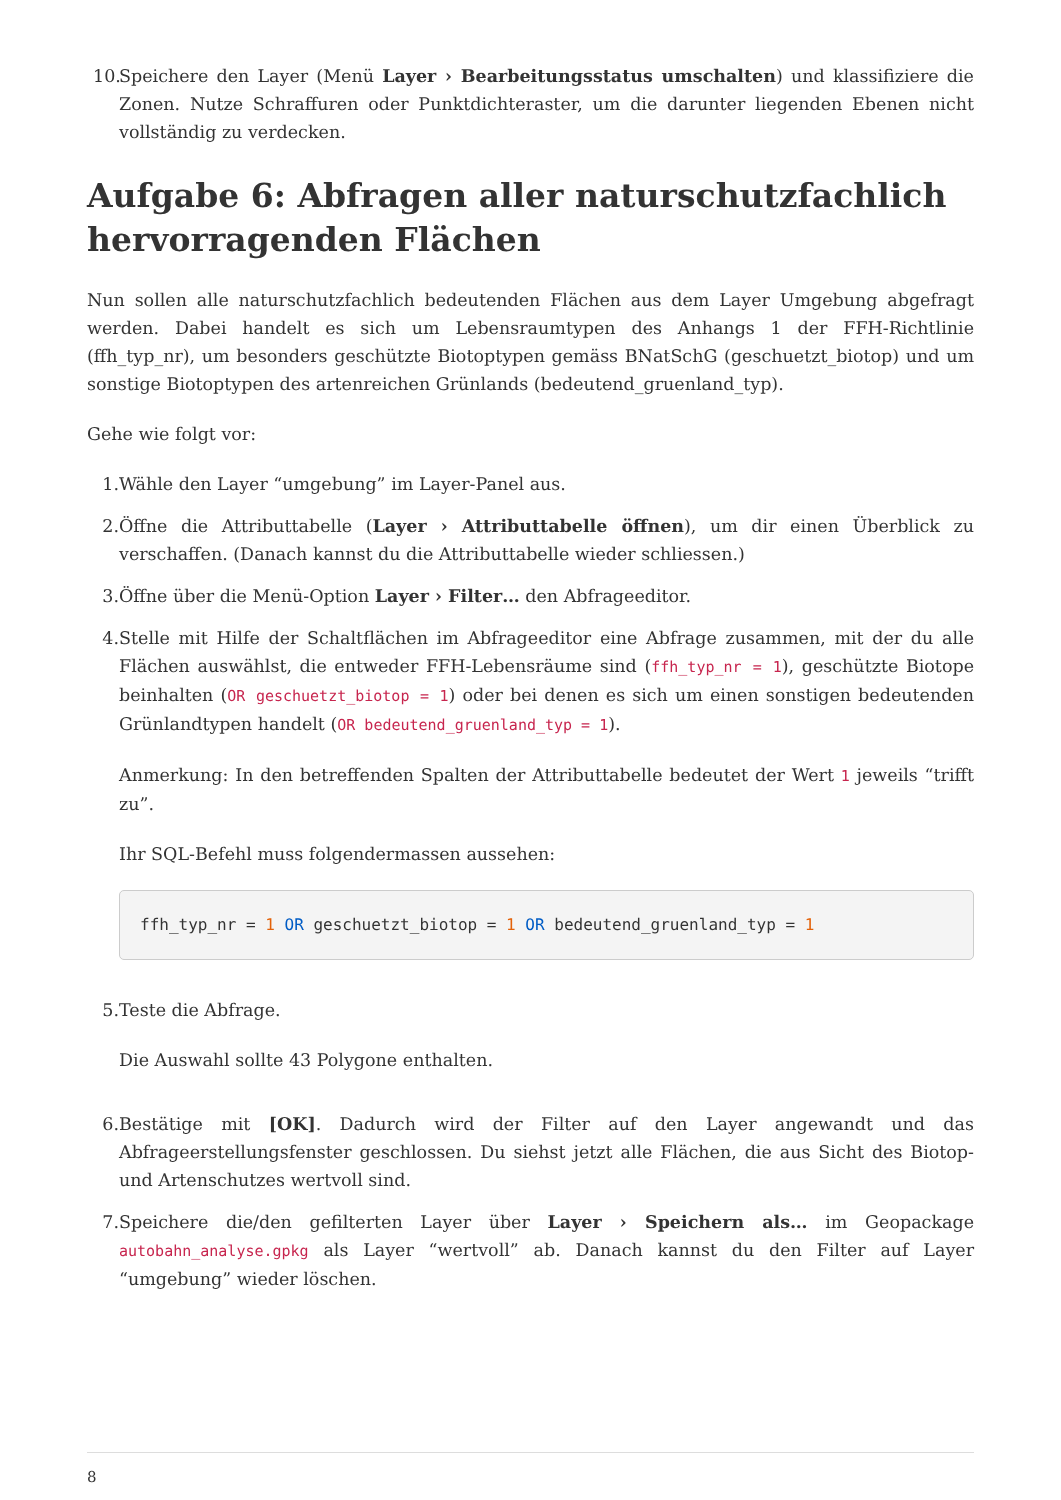10. Speichere den Layer (Menü Layer › Bearbeitungsstatus umschalten) und klassifiziere die Zonen. Nutze Schraffuren oder Punktdichteraster, um die darunter liegenden Ebenen nicht vollständig zu verdecken.
Aufgabe 6: Abfragen aller naturschutzfachlich hervorragenden Flächen
Nun sollen alle naturschutzfachlich bedeutenden Flächen aus dem Layer Umgebung abgefragt werden. Dabei handelt es sich um Lebensraumtypen des Anhangs 1 der FFH-Richtlinie (ffh_typ_nr), um besonders geschützte Biotoptypen gemäss BNatSchG (geschuetzt_biotop) und um sonstige Biotoptypen des artenreichen Grünlands (bedeutend_gruenland_typ).
Gehe wie folgt vor:
1. Wähle den Layer “umgebung” im Layer-Panel aus.
2. Öffne die Attributtabelle (Layer › Attributtabelle öffnen), um dir einen Überblick zu verschaffen. (Danach kannst du die Attributtabelle wieder schliessen.)
3. Öffne über die Menü-Option Layer › Filter… den Abfrageeditor.
4. Stelle mit Hilfe der Schaltflächen im Abfrageeditor eine Abfrage zusammen, mit der du alle Flächen auswählst, die entweder FFH-Lebensräume sind (ffh_typ_nr = 1), geschützte Biotope beinhalten (OR geschuetzt_biotop = 1) oder bei denen es sich um einen sonstigen bedeutenden Grünlandtypen handelt (OR bedeutend_gruenland_typ = 1).
Anmerkung: In den betreffenden Spalten der Attributtabelle bedeutet der Wert 1 jeweils “trifft zu”.
Ihr SQL-Befehl muss folgendermassen aussehen:
ffh_typ_nr = 1 OR geschuetzt_biotop = 1 OR bedeutend_gruenland_typ = 1
5. Teste die Abfrage.
Die Auswahl sollte 43 Polygone enthalten.
6. Bestätige mit [OK]. Dadurch wird der Filter auf den Layer angewandt und das Abfrageerstellungsfenster geschlossen. Du siehst jetzt alle Flächen, die aus Sicht des Biotop- und Artenschutzes wertvoll sind.
7. Speichere die/den gefilterten Layer über Layer › Speichern als… im Geopackage autobahn_analyse.gpkg als Layer “wertvoll” ab. Danach kannst du den Filter auf Layer “umgebung” wieder löschen.
8